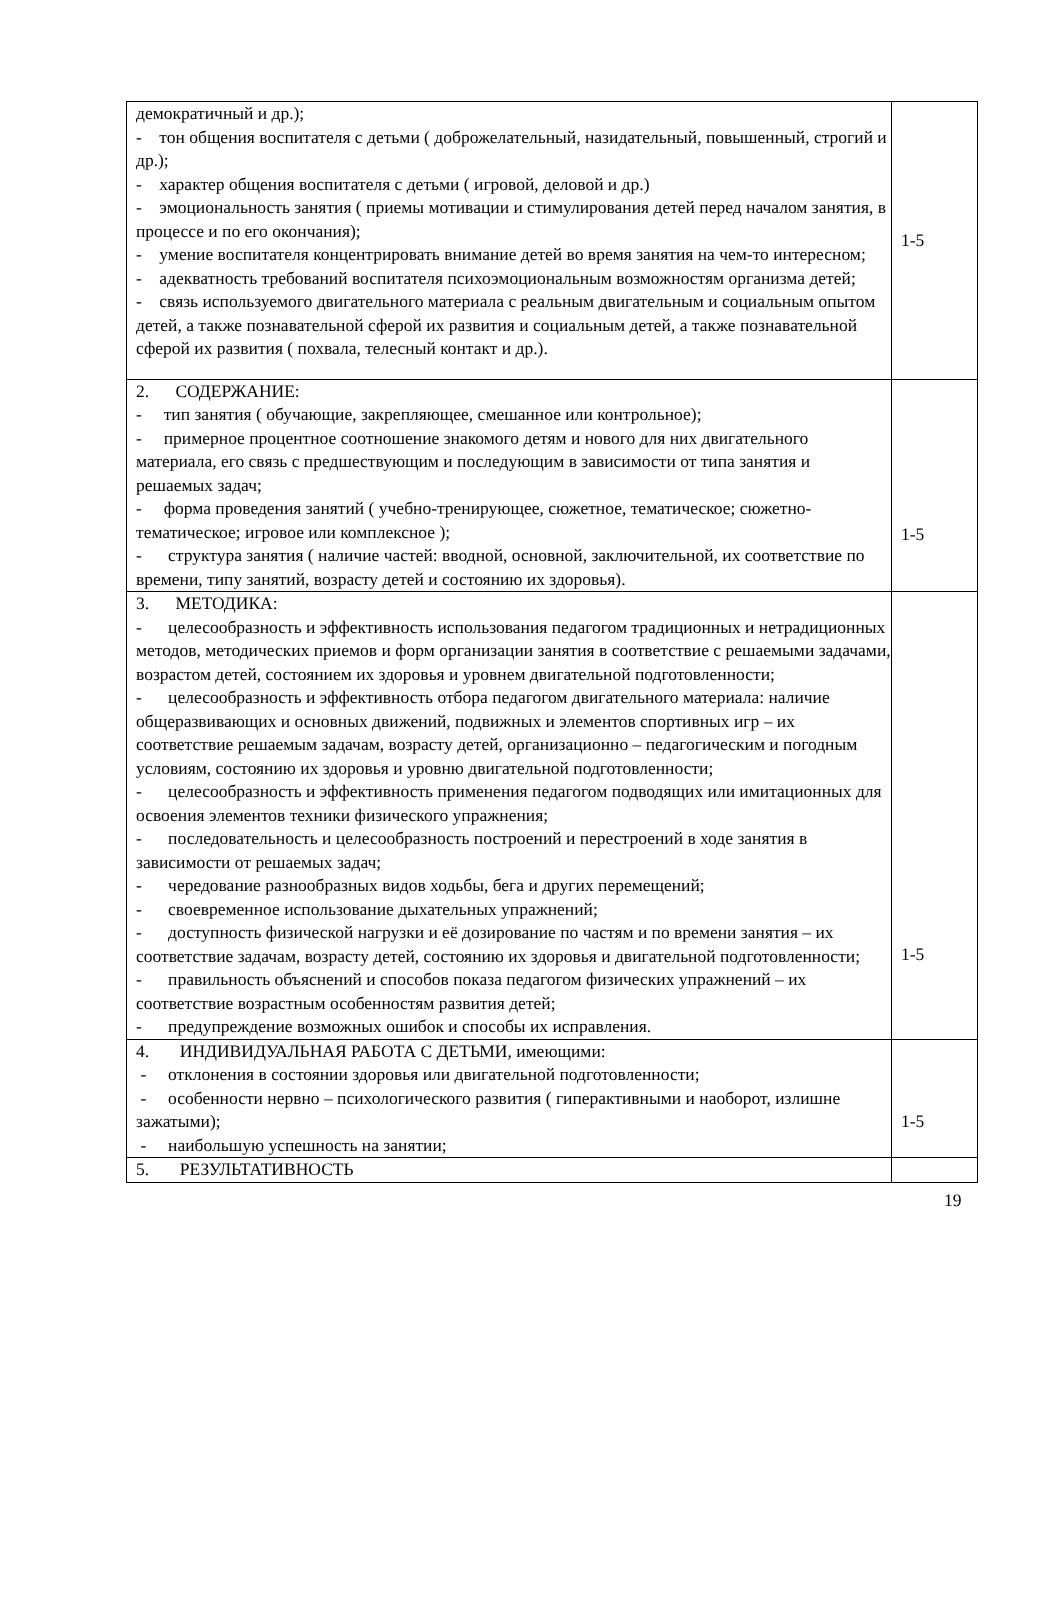| демократичный и др.); - тон общения воспитателя с детьми ( доброжелательный, назидательный, повышенный, строгий и др.); - характер общения воспитателя с детьми ( игровой, деловой и др.) - эмоциональность занятия ( приемы мотивации и стимулирования детей перед началом занятия, в процессе и по его окончания); - умение воспитателя концентрировать внимание детей во время занятия на чем-то интересном; - адекватность требований воспитателя психоэмоциональным возможностям организма детей; - связь используемого двигательного материала с реальным двигательным и социальным опытом детей, а также познавательной сферой их развития и социальным детей, а также познавательной сферой их развития ( похвала, телесный контакт и др.). | 1-5 |
| 2. СОДЕРЖАНИЕ: - тип занятия ( обучающие, закрепляющее, смешанное или контрольное); - примерное процентное соотношение знакомого детям и нового для них двигательного материала, его связь с предшествующим и последующим в зависимости от типа занятия и решаемых задач; - форма проведения занятий ( учебно-тренирующее, сюжетное, тематическое; сюжетно-тематическое; игровое или комплексное ); - структура занятия ( наличие частей: вводной, основной, заключительной, их соответствие по времени, типу занятий, возрасту детей и состоянию их здоровья). | 1-5 |
| 3. МЕТОДИКА: - целесообразность и эффективность использования педагогом традиционных и нетрадиционных методов, методических приемов и форм организации занятия в соответствие с решаемыми задачами, возрастом детей, состоянием их здоровья и уровнем двигательной подготовленности; - целесообразность и эффективность отбора педагогом двигательного материала: наличие общеразвивающих и основных движений, подвижных и элементов спортивных игр – их соответствие решаемым задачам, возрасту детей, организационно – педагогическим и погодным условиям, состоянию их здоровья и уровню двигательной подготовленности; - целесообразность и эффективность применения педагогом подводящих или имитационных для освоения элементов техники физического упражнения; - последовательность и целесообразность построений и перестроений в ходе занятия в зависимости от решаемых задач; - чередование разнообразных видов ходьбы, бега и других перемещений; - своевременное использование дыхательных упражнений; - доступность физической нагрузки и её дозирование по частям и по времени занятия – их соответствие задачам, возрасту детей, состоянию их здоровья и двигательной подготовленности; - правильность объяснений и способов показа педагогом физических упражнений – их соответствие возрастным особенностям развития детей; - предупреждение возможных ошибок и способы их исправления. | 1-5 |
| 4. ИНДИВИДУАЛЬНАЯ РАБОТА С ДЕТЬМИ, имеющими: - отклонения в состоянии здоровья или двигательной подготовленности; - особенности нервно – психологического развития ( гиперактивными и наоборот, излишне зажатыми); - наибольшую успешность на занятии; | 1-5 |
| 5. РЕЗУЛЬТАТИВНОСТЬ | |
19